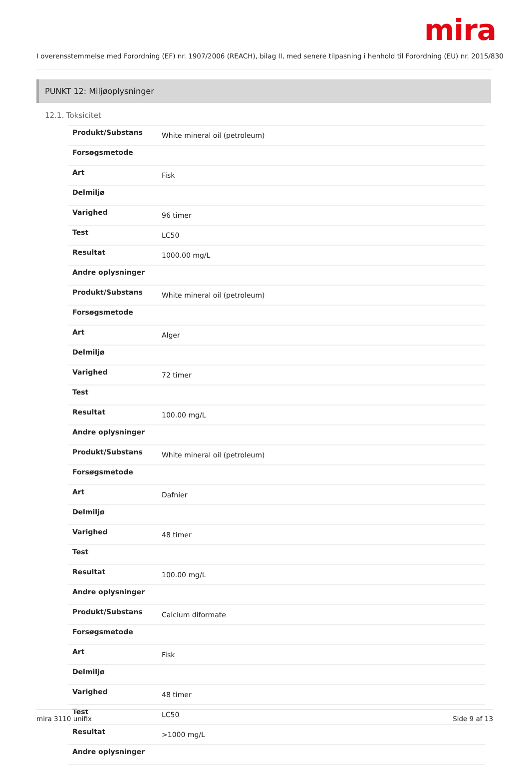mira
I overensstemmelse med Forordning (EF) nr. 1907/2006 (REACH), bilag II, med senere tilpasning i henhold til Forordning (EU) nr. 2015/830
PUNKT 12: Miljøoplysninger
12.1. Toksicitet
| Produkt/Substans | White mineral oil (petroleum) |
| Forsøgsmetode | |
| Art | Fisk |
| Delmiljø | |
| Varighed | 96 timer |
| Test | LC50 |
| Resultat | 1000.00 mg/L |
| Andre oplysninger | |
| Produkt/Substans | White mineral oil (petroleum) |
| Forsøgsmetode | |
| Art | Alger |
| Delmiljø | |
| Varighed | 72 timer |
| Test | |
| Resultat | 100.00 mg/L |
| Andre oplysninger | |
| Produkt/Substans | White mineral oil (petroleum) |
| Forsøgsmetode | |
| Art | Dafnier |
| Delmiljø | |
| Varighed | 48 timer |
| Test | |
| Resultat | 100.00 mg/L |
| Andre oplysninger | |
| Produkt/Substans | Calcium diformate |
| Forsøgsmetode | |
| Art | Fisk |
| Delmiljø | |
| Varighed | 48 timer |
| Test | LC50 |
| Resultat | >1000 mg/L |
| Andre oplysninger | |
mira 3110 unifix Side 9 af 13